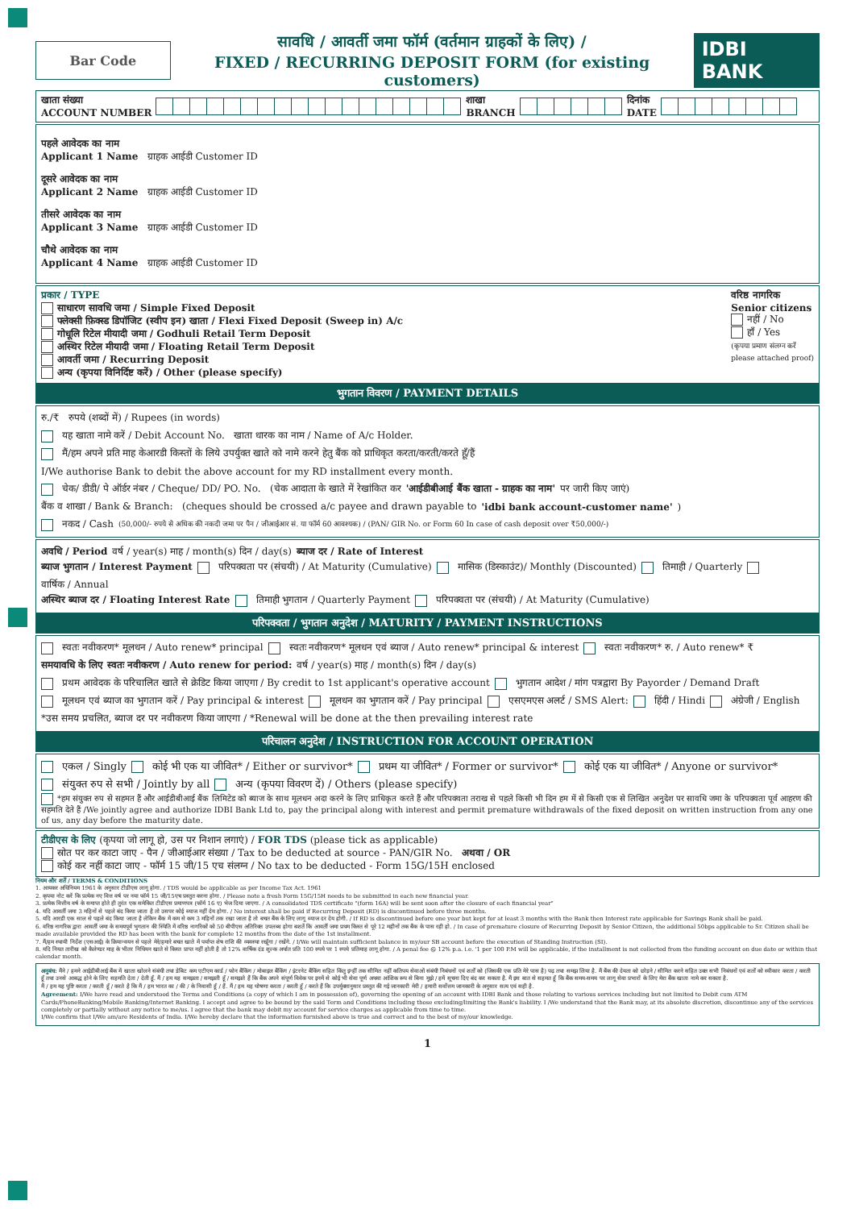Bar Code
सावधि / आवर्ती जमा फॉर्म (वर्तमान ग्राहकों के लिए) /
FIXED / RECURRING DEPOSIT FORM (for existing customers)
IDBI BANK
खाता संख्या
ACCOUNT NUMBER शाखा
BRANCH दिनांक
DATE
पहले आवेदक का नाम
Applicant 1 Name ग्राहक आईडी Customer ID
दूसरे आवेदक का नाम
Applicant 2 Name ग्राहक आईडी Customer ID
तीसरे आवेदक का नाम
Applicant 3 Name ग्राहक आईडी Customer ID
चौथे आवेदक का नाम
Applicant 4 Name ग्राहक आईडी Customer ID
प्रकार / TYPE
साधारण सावधि जमा / Simple Fixed Deposit
फ्लेक्सी फ़िक्स्ड डिपॉजिट (स्वीप इन) खाता / Flexi Fixed Deposit (Sweep in) A/c
गोधूलि रिटेल मीयादी जमा / Godhuli Retail Term Deposit
अस्थिर रिटेल मीयादी जमा / Floating Retail Term Deposit
आवर्ती जमा / Recurring Deposit
अन्य (कृपया विनिर्दिष्ट करें) / Other (please specify)
वरिष्ठ नागरिक
Senior citizens
नहीं / No
हाँ / Yes
(कृपया प्रमाण संलग्न करें
please attached proof)
भुगतान विवरण / PAYMENT DETAILS
रु./₹ रुपये (शब्दों में) / Rupees (in words)
यह खाता नामे करें / Debit Account No. खाता धारक का नाम / Name of A/c Holder.
मैं/हम अपने प्रति माह केआरडी किस्तों के लिये उपर्युक्त खाते को नामे करने हेतु बैंक को प्राधिकृत करता/करती/करते हूँ/हैं
I/We authorise Bank to debit the above account for my RD installment every month.
चेक/ डीडी/ पे ऑर्डर नंबर / Cheque/ DD/ PO. No. (चेक आदाता के खाते में रेखांकित कर 'आईडीबीआई बैंक खाता - ग्राहक का नाम' पर जारी किए जाएं)
बैंक व शाखा / Bank & Branch: (cheques should be crossed a/c payee and drawn payable to 'idbi bank account-customer name')
नकद / Cash (50,000/- रुपये से अधिक की नकदी जमा पर पैन / जीआईआर सं. या फॉर्म 60 आवश्यक) / (PAN/ GIR No. or Form 60 In case of cash deposit over ₹50,000/-)
अवधि / Period वर्ष / year(s) माह / month(s) दिन / day(s) ब्याज दर / Rate of Interest
ब्याज भुगतान / Interest Payment परिपक्वता पर (संचयी) / At Maturity (Cumulative) मासिक (डिस्काउंट)/ Monthly (Discounted) तिमाही / Quarterly वार्षिक / Annual
अस्थिर ब्याज दर / Floating Interest Rate तिमाही भुगतान / Quarterly Payment परिपक्वता पर (संचयी) / At Maturity (Cumulative)
परिपक्वता / भुगतान अनुदेश / MATURITY / PAYMENT INSTRUCTIONS
स्वतः नवीकरण* मूलधन / Auto renew* principal स्वतः नवीकरण* मूलधन एवं ब्याज / Auto renew* principal & interest स्वतः नवीकरण* रु. / Auto renew* ₹
समयावधि के लिए स्वतः नवीकरण / Auto renew for period: वर्ष / year(s) माह / month(s) दिन / day(s)
प्रथम आवेदक के परिचालित खाते से क्रेडिट किया जाएगा / By credit to 1st applicant's operative account भुगतान आदेश / मांग पत्रद्वारा By Payorder / Demand Draft
मूलधन एवं ब्याज का भुगतान करें / Pay principal & interest मूलधन का भुगतान करें / Pay principal एसएमएस अलर्ट / SMS Alert: हिंदी / Hindi अंग्रेजी / English
*उस समय प्रचलित, ब्याज दर पर नवीकरण किया जाएगा / *Renewal will be done at the then prevailing interest rate
परिचालन अनुदेश / INSTRUCTION FOR ACCOUNT OPERATION
एकल / Singly कोई भी एक या जीवित* / Either or survivor* प्रथम या जीवित* / Former or survivor* कोई एक या जीवित* / Anyone or survivor*
संयुक्त रुप से सभी / Jointly by all अन्य (कृपया विवरण दें) / Others (please specify)
*हम संयुक्त रुप से सहमत हैं और आईडीबीआई बैंक लिमिटेड को ब्याज के साथ मूलधन अदा करने के लिए प्राधिकृत करते हैं और परिपक्वता तराख से पहले किसी भी दिन हम में से किसी एक से लिखित अनुदेश पर सावधि जमा के परिपक्वता पूर्व आहरण की सहमति देते हैं /We jointly agree and authorize IDBI Bank Ltd to, pay the principal along with interest and permit premature withdrawals of the fixed deposit on written instruction from any one of us, any day before the maturity date.
टीडीएस के लिए (कृपया जो लागू हो, उस पर निशान लगाएं) / FOR TDS (please tick as applicable)
स्रोत पर कर काटा जाए - पैन / जीआईआर संख्या / Tax to be deducted at source - PAN/GIR No. अथवा / OR
कोई कर नहीं काटा जाए - फॉर्म 15 जी/15 एच संलग्न / No tax to be deducted - Form 15G/15H enclosed
नियम और शर्तें / TERMS & CONDITIONS
1. आयकर अधिनियम 1961 के अनुसार टीडीएस लागू होगा. / TDS would be applicable as per Income Tax Act. 1961
2. कृपया नोट करें कि प्रत्येक नए वित्त वर्ष पर नया फॉर्म 15 जी/15एच प्रस्तुत करना होगा. / Please note a fresh Form 15G/15H needs to be submitted in each new financial year.
3. प्रत्येक वित्तीय वर्ष के समाप्त होते ही तुरंत एक समेकित टीडीएस प्रमाणपत्र (फॉर्म 16 ए) भेज दिया जाएगा. / A consolidated TDS certificate "(form 16A) will be sent soon after the closure of each financial year"
4. यदि आवर्ती जमा 3 महिनों से पहले बंद किया जाता है तो उसपर कोई ब्याज नहीं देय होगा. / No interest shall be paid if Recurring Deposit (RD) is discontinued before three months.
5. यदि आरडी एक साल से पहले बंद किया जाता है लेकिन बैंक में कम से कम 3 महिनों तक रखा जाता है तो बचत बैंक के लिए लागू ब्याज दर देय होगी. / If RD is discontinued before one year but kept for at least 3 months with the Bank then Interest rate applicable for Savings Bank shall be paid.
6. वरिष्ठ नागरिक द्वारा आवर्ती जमा के समयपूर्व भुगतान की स्थिति में वरिष्ठ नागरिकों को 50 बीपीएस अतिरिक्त उपलब्ध होगा बशर्ते कि आवर्ती जमा प्रथम किस्त से पूरे 12 महीनों तक बैंक के पास रही हो. / In case of premature closure of Recurring Deposit by Senior Citizen, the additional 50bps applicable to Sr. Citizen shall be made available provided the RD has been with the bank for complete 12 months from the date of the 1st installment.
7. मैं/हम स्थायी निर्देश (एसआई) के क्रियान्वयन से पहले मेरे/हमारे बचत खाते में पर्याप्त शेष राशि की व्यवस्था रखूँगा / रखेंगे. / I/We will maintain sufficient balance in my/our SB account before the execution of Standing Instruction (SI).
8. यदि नियत तारीख को कैलेण्डर माह के भीतर निधियन खाते से किस्त प्राप्त नहीं होती है तो 12% वार्षिक दंड शुल्क अर्थात प्रति 100 रुपये पर 1 रुपये प्रतिमाह लागू होगा. / A penal fee @ 12% p.a. i.e. '1 per 100 P.M will be applicable, if the installment is not collected from the funding account on due date or within that calendar month.
अनुबंध: मैंने / हमने आईडीबीआई बैंक में खाता खोलने संबंधी तथा डेबिट कम एटीएम कार्ड / फोन बैंकिंग / मोबाइल बैंकिंग / इंटरनेट बैंकिंग सहित किंतु इन्हीं तक सीमित नहीं कतिपय सेवाओं संबंधी निबंधनों एवं शर्तों को (जिसकी एक प्रति मेरे पास है) पढ़ तथा समझ लिया है. मैं बैंक की देयता को छोड़ने / सीमित करने सहित उक्त सभी निबंधनों एवं शर्तों को स्वीकार करता / करती हूँ तथा उनसे आबद्ध होने के लिए सहमति देता / देती हूँ. मैं / हम यह समझता / समझती हूँ / समझते हैं कि बैंक अपने संपूर्ण विवेक पर इनमें से कोई भी सेवा पूर्ण अथवा आंशिक रूप से बिना मुझे / हमें सूचना दिए बंद कर सकता है. मैं इस बात से सहमत हूँ कि बैंक समय-समय पर लागू सेवा प्रभारों के लिए मेरा बैंक खाता नामे कर सकता है.
मैं / हम यह पुष्टि करता / करती हूँ / करते है कि मैं / हम भारत का / की / के निवासी हूँ / हैं. मैं / हम यह घोषणा करता / करती हूँ / करते हैं कि उपर्युक्तानुसार प्रस्तुत की गई जानकारी मेरी / हमारी सर्वोत्तम जानकारी के अनुसार सत्य एवं सही है.
Agreement: I/We have read and understood the Terms and Conditions (a copy of which I am in possession of), governing the opening of an account with IDBI Bank and those relating to various services including but not limited to Debit cum ATM Cards/PhoneBanking/Mobile Banking/Internet Banking. I accept and agree to be bound by the said Term and Conditions including those excluding/limiting the Bank's liability. I /We understand that the Bank may, at its absolute discretion, discontinue any of the services completely or partially without any notice to me/us. I agree that the bank may debit my account for service charges as applicable from time to time.
I/We confirm that I/We am/are Residents of India. I/We hereby declare that the information furnished above is true and correct and to the best of my/our knowledge.
1